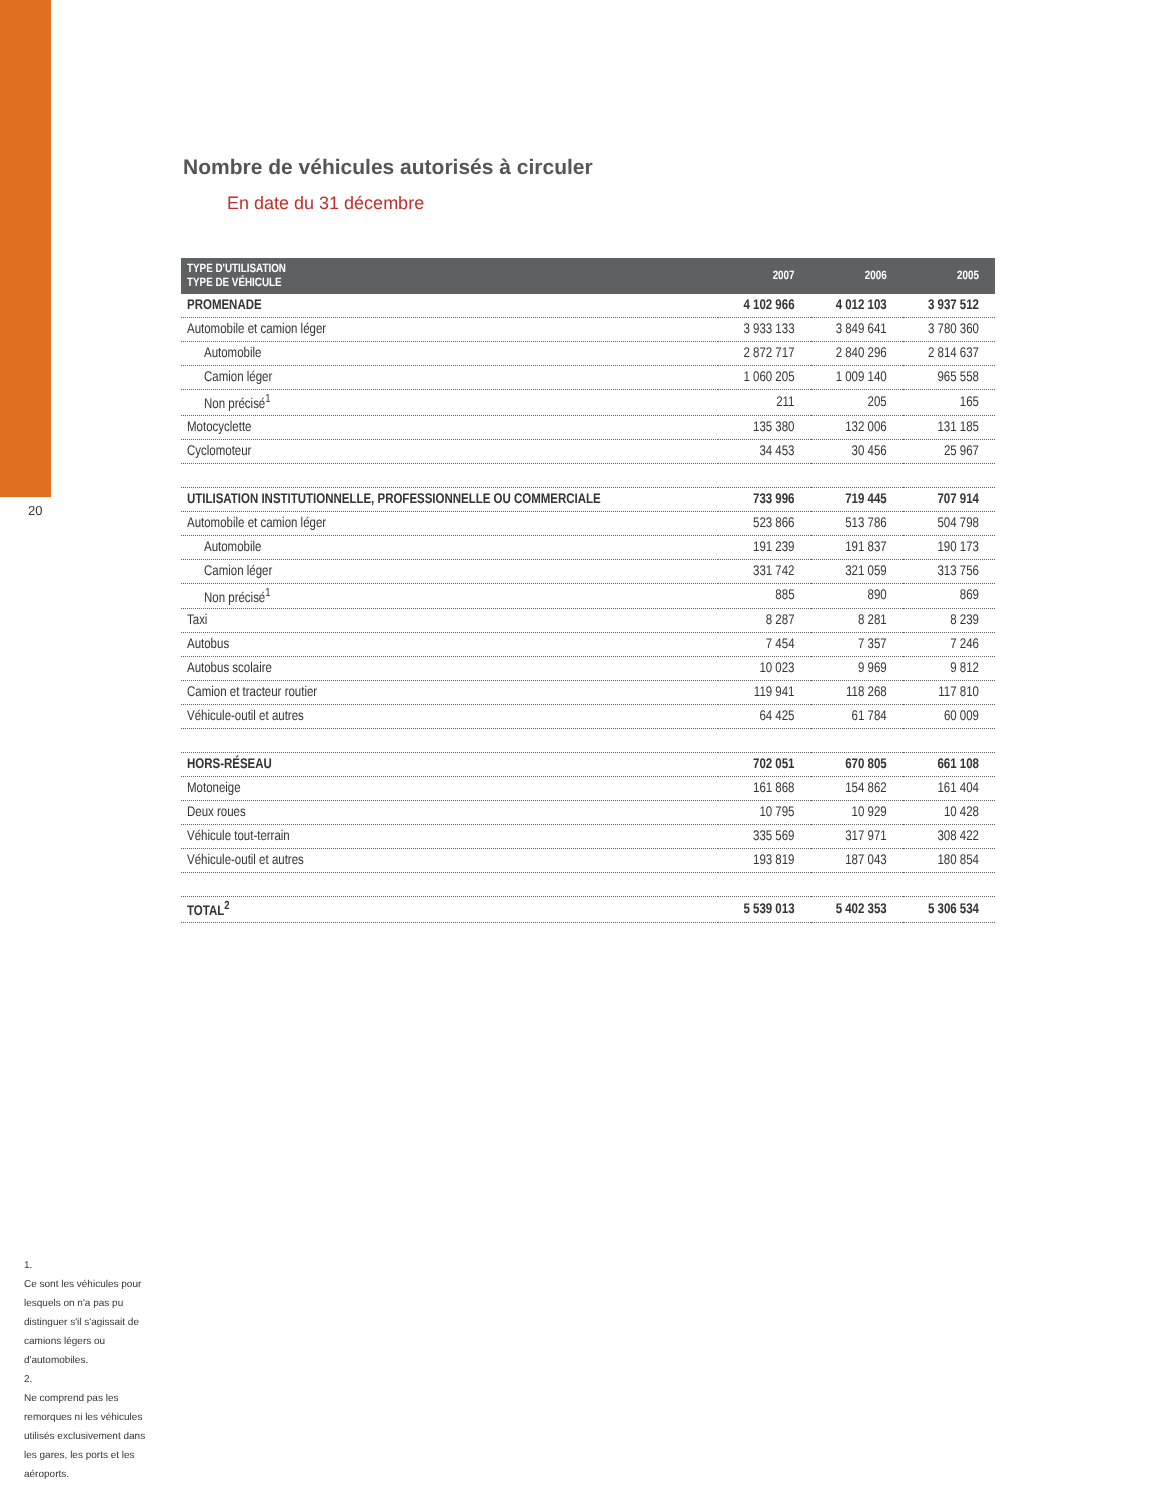20
Nombre de véhicules autorisés à circuler
En date du 31 décembre
| TYPE D'UTILISATION TYPE DE VÉHICULE | 2007 | 2006 | 2005 |
| --- | --- | --- | --- |
| PROMENADE | 4 102 966 | 4 012 103 | 3 937 512 |
| Automobile et camion léger | 3 933 133 | 3 849 641 | 3 780 360 |
| Automobile | 2 872 717 | 2 840 296 | 2 814 637 |
| Camion léger | 1 060 205 | 1 009 140 | 965 558 |
| Non précisé<sup>1</sup> | 211 | 205 | 165 |
| Motocyclette | 135 380 | 132 006 | 131 185 |
| Cyclomoteur | 34 453 | 30 456 | 25 967 |
| UTILISATION INSTITUTIONNELLE, PROFESSIONNELLE OU COMMERCIALE | 733 996 | 719 445 | 707 914 |
| Automobile et camion léger | 523 866 | 513 786 | 504 798 |
| Automobile | 191 239 | 191 837 | 190 173 |
| Camion léger | 331 742 | 321 059 | 313 756 |
| Non précisé<sup>1</sup> | 885 | 890 | 869 |
| Taxi | 8 287 | 8 281 | 8 239 |
| Autobus | 7 454 | 7 357 | 7 246 |
| Autobus scolaire | 10 023 | 9 969 | 9 812 |
| Camion et tracteur routier | 119 941 | 118 268 | 117 810 |
| Véhicule-outil et autres | 64 425 | 61 784 | 60 009 |
| HORS-RÉSEAU | 702 051 | 670 805 | 661 108 |
| Motoneige | 161 868 | 154 862 | 161 404 |
| Deux roues | 10 795 | 10 929 | 10 428 |
| Véhicule tout-terrain | 335 569 | 317 971 | 308 422 |
| Véhicule-outil et autres | 193 819 | 187 043 | 180 854 |
| TOTAL<sup>2</sup> | 5 539 013 | 5 402 353 | 5 306 534 |
1.
Ce sont les véhicules pour lesquels on n'a pas pu distinguer s'il s'agissait de camions légers ou d'automobiles.
2.
Ne comprend pas les remorques ni les véhicules utilisés exclusivement dans les gares, les ports et les aéroports.